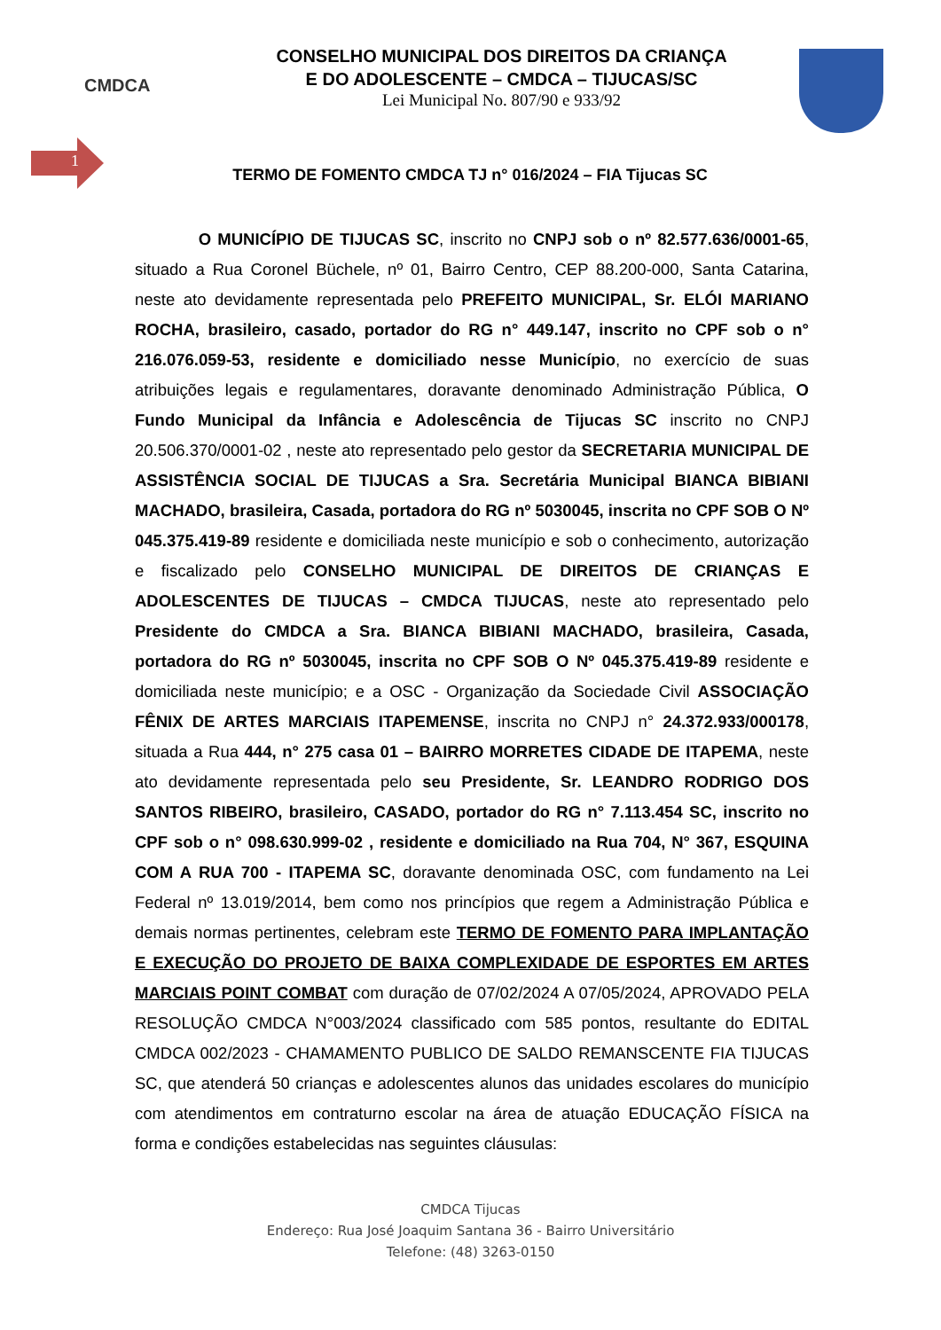CMDCA
CONSELHO MUNICIPAL DOS DIREITOS DA CRIANÇA
E DO ADOLESCENTE – CMDCA – TIJUCAS/SC
Lei Municipal No. 807/90 e 933/92
1
TERMO DE FOMENTO CMDCA TJ n° 016/2024 – FIA Tijucas SC
O MUNICÍPIO DE TIJUCAS SC, inscrito no CNPJ sob o nº 82.577.636/0001-65, situado a Rua Coronel Büchele, nº 01, Bairro Centro, CEP 88.200-000, Santa Catarina, neste ato devidamente representada pelo PREFEITO MUNICIPAL, Sr. ELÓI MARIANO ROCHA, brasileiro, casado, portador do RG n° 449.147, inscrito no CPF sob o n° 216.076.059-53, residente e domiciliado nesse Município, no exercício de suas atribuições legais e regulamentares, doravante denominado Administração Pública, O Fundo Municipal da Infância e Adolescência de Tijucas SC inscrito no CNPJ 20.506.370/0001-02 , neste ato representado pelo gestor da SECRETARIA MUNICIPAL DE ASSISTÊNCIA SOCIAL DE TIJUCAS a Sra. Secretária Municipal BIANCA BIBIANI MACHADO, brasileira, Casada, portadora do RG nº 5030045, inscrita no CPF SOB O Nº 045.375.419-89 residente e domiciliada neste município e sob o conhecimento, autorização e fiscalizado pelo CONSELHO MUNICIPAL DE DIREITOS DE CRIANÇAS E ADOLESCENTES DE TIJUCAS – CMDCA TIJUCAS, neste ato representado pelo Presidente do CMDCA a Sra. BIANCA BIBIANI MACHADO, brasileira, Casada, portadora do RG nº 5030045, inscrita no CPF SOB O Nº 045.375.419-89 residente e domiciliada neste município; e a OSC - Organização da Sociedade Civil ASSOCIAÇÃO FÊNIX DE ARTES MARCIAIS ITAPEMENSE, inscrita no CNPJ n° 24.372.933/000178, situada a Rua 444, n° 275 casa 01 – BAIRRO MORRETES CIDADE DE ITAPEMA, neste ato devidamente representada pelo seu Presidente, Sr. LEANDRO RODRIGO DOS SANTOS RIBEIRO, brasileiro, CASADO, portador do RG n° 7.113.454 SC, inscrito no CPF sob o n° 098.630.999-02 , residente e domiciliado na Rua 704, N° 367, ESQUINA COM A RUA 700 - ITAPEMA SC, doravante denominada OSC, com fundamento na Lei Federal nº 13.019/2014, bem como nos princípios que regem a Administração Pública e demais normas pertinentes, celebram este TERMO DE FOMENTO PARA IMPLANTAÇÃO E EXECUÇÃO DO PROJETO DE BAIXA COMPLEXIDADE DE ESPORTES EM ARTES MARCIAIS POINT COMBAT com duração de 07/02/2024 A 07/05/2024, APROVADO PELA RESOLUÇÃO CMDCA N°003/2024 classificado com 585 pontos, resultante do EDITAL CMDCA 002/2023 - CHAMAMENTO PUBLICO DE SALDO REMANSCENTE FIA TIJUCAS SC, que atenderá 50 crianças e adolescentes alunos das unidades escolares do município com atendimentos em contraturno escolar na área de atuação EDUCAÇÃO FÍSICA na forma e condições estabelecidas nas seguintes cláusulas:
CMDCA Tijucas
Endereço: Rua José Joaquim Santana 36 - Bairro Universitário
Telefone: (48) 3263-0150